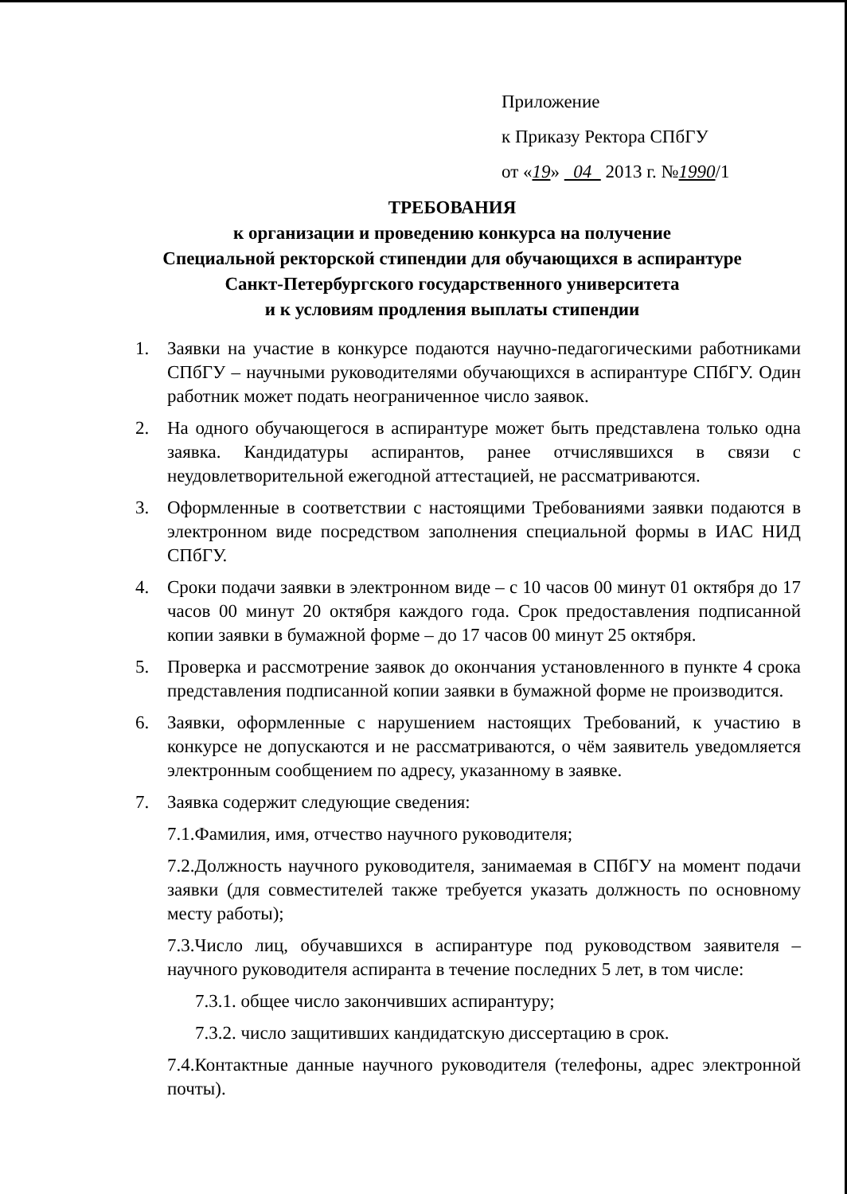Приложение
к Приказу Ректора СПбГУ
от «19» 04 2013 г. №1990/1
ТРЕБОВАНИЯ
к организации и проведению конкурса на получение
Специальной ректорской стипендии для обучающихся в аспирантуре
Санкт-Петербургского государственного университета
и к условиям продления выплаты стипендии
1. Заявки на участие в конкурсе подаются научно-педагогическими работниками СПбГУ – научными руководителями обучающихся в аспирантуре СПбГУ. Один работник может подать неограниченное число заявок.
2. На одного обучающегося в аспирантуре может быть представлена только одна заявка. Кандидатуры аспирантов, ранее отчислявшихся в связи с неудовлетворительной ежегодной аттестацией, не рассматриваются.
3. Оформленные в соответствии с настоящими Требованиями заявки подаются в электронном виде посредством заполнения специальной формы в ИАС НИД СПбГУ.
4. Сроки подачи заявки в электронном виде – с 10 часов 00 минут 01 октября до 17 часов 00 минут 20 октября каждого года. Срок предоставления подписанной копии заявки в бумажной форме – до 17 часов 00 минут 25 октября.
5. Проверка и рассмотрение заявок до окончания установленного в пункте 4 срока представления подписанной копии заявки в бумажной форме не производится.
6. Заявки, оформленные с нарушением настоящих Требований, к участию в конкурсе не допускаются и не рассматриваются, о чём заявитель уведомляется электронным сообщением по адресу, указанному в заявке.
7. Заявка содержит следующие сведения:
7.1.Фамилия, имя, отчество научного руководителя;
7.2.Должность научного руководителя, занимаемая в СПбГУ на момент подачи заявки (для совместителей также требуется указать должность по основному месту работы);
7.3.Число лиц, обучавшихся в аспирантуре под руководством заявителя – научного руководителя аспиранта в течение последних 5 лет, в том числе:
7.3.1. общее число закончивших аспирантуру;
7.3.2. число защитивших кандидатскую диссертацию в срок.
7.4.Контактные данные научного руководителя (телефоны, адрес электронной почты).